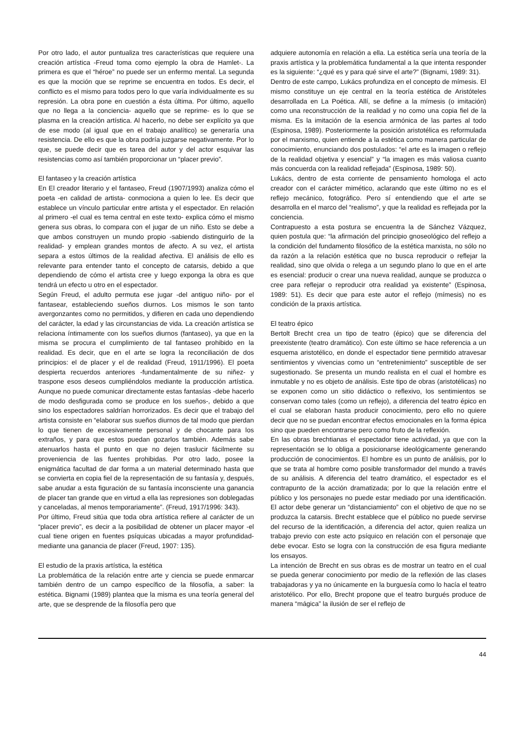Por otro lado, el autor puntualiza tres características que requiere una creación artística -Freud toma como ejemplo la obra de Hamlet-. La primera es que el “héroe” no puede ser un enfermo mental. La segunda es que la moción que se reprime se encuentra en todos. Es decir, el conflicto es el mismo para todos pero lo que varía individualmente es su represión. La obra pone en cuestión a ésta última. Por último, aquello que no llega a la conciencia- aquello que se reprime- es lo que se plasma en la creación artística. Al hacerlo, no debe ser explícito ya que de ese modo (al igual que en el trabajo analítico) se generaría una resistencia. De ello es que la obra podría juzgarse negativamente. Por lo que, se puede decir que es tarea del autor y del actor esquivar las resistencias como así también proporcionar un “placer previo”.
El fantaseo y la creación artística
En El creador literario y el fantaseo, Freud (1907/1993) analiza cómo el poeta -en calidad de artista- conmociona a quien lo lee. Es decir que establece un vínculo particular entre artista y el espectador. En relación al primero -el cual es tema central en este texto- explica cómo el mismo genera sus obras, lo compara con el jugar de un niño. Esto se debe a que ambos construyen un mundo propio -sabiendo distinguirlo de la realidad- y emplean grandes montos de afecto. A su vez, el artista separa a estos últimos de la realidad afectiva. El análisis de ello es relevante para entender tanto el concepto de catarsis, debido a que dependiendo de cómo el artista cree y luego exponga la obra es que tendrá un efecto u otro en el espectador.
Según Freud, el adulto permuta ese jugar -del antiguo niño- por el fantasear, estableciendo sueños diurnos. Los mismos le son tanto avergonzantes como no permitidos, y difieren en cada uno dependiendo del carácter, la edad y las circunstancias de vida. La creación artística se relaciona íntimamente con los sueños diurnos (fantaseo), ya que en la misma se procura el cumplimiento de tal fantaseo prohibido en la realidad. Es decir, que en el arte se logra la reconciliación de dos principios: el de placer y el de realidad (Freud, 1911/1996). El poeta despierta recuerdos anteriores -fundamentalmente de su niñez- y traspone esos deseos cumpliéndolos mediante la producción artística. Aunque no puede comunicar directamente estas fantasías -debe hacerlo de modo desfigurada como se produce en los sueños-, debido a que sino los espectadores saldrían horrorizados. Es decir que el trabajo del artista consiste en “elaborar sus sueños diurnos de tal modo que pierdan lo que tienen de excesivamente personal y de chocante para los extraños, y para que estos puedan gozarlos también. Además sabe atenuarlos hasta el punto en que no dejen traslucir fácilmente su proveniencia de las fuentes prohibidas. Por otro lado, posee la enigmática facultad de dar forma a un material determinado hasta que se convierta en copia fiel de la representación de su fantasía y, después, sabe anudar a esta figuración de su fantasía inconsciente una ganancia de placer tan grande que en virtud a ella las represiones son doblegadas y canceladas, al menos temporariamente”. (Freud, 1917/1996: 343).
Por último, Freud sitúa que toda obra artística refiere al carácter de un “placer previo”, es decir a la posibilidad de obtener un placer mayor -el cual tiene origen en fuentes psíquicas ubicadas a mayor profundidad- mediante una ganancia de placer (Freud, 1907: 135).
El estudio de la praxis artística, la estética
La problemática de la relación entre arte y ciencia se puede enmarcar también dentro de un campo específico de la filosofía, a saber: la estética. Bignami (1989) plantea que la misma es una teoría general del arte, que se desprende de la filosofía pero que
adquiere autonomía en relación a ella. La estética sería una teoría de la praxis artística y la problemática fundamental a la que intenta responder es la siguiente: “¿qué es y para qué sirve el arte?” (Bignami, 1989: 31).
Dentro de este campo, Lukács profundiza en el concepto de mímesis. El mismo constituye un eje central en la teoría estética de Aristóteles desarrollada en La Poética. Allí, se define a la mímesis (o imitación) como una reconstrucción de la realidad y no como una copia fiel de la misma. Es la imitación de la esencia armónica de las partes al todo (Espinosa, 1989). Posteriormente la posición aristotélica es reformulada por el marxismo, quien entiende a la estética como manera particular de conocimiento, enunciando dos postulados: “el arte es la imagen o reflejo de la realidad objetiva y esencial” y “la imagen es más valiosa cuanto más concuerda con la realidad reflejada” (Espinosa, 1989: 50).
Lukács, dentro de esta corriente de pensamiento homologa el acto creador con el carácter mimético, aclarando que este último no es el reflejo mecánico, fotográfico. Pero sí entendiendo que el arte se desarrolla en el marco del “realismo”, y que la realidad es reflejada por la conciencia.
Contrapuesto a esta postura se encuentra la de Sánchez Vázquez, quien postula que: “la afirmación del principio gnoseológico del reflejo a la condición del fundamento filosófico de la estética marxista, no sólo no da razón a la relación estética que no busca reproducir o reflejar la realidad, sino que olvida o relega a un segundo plano lo que en el arte es esencial: producir o crear una nueva realidad, aunque se produzca o cree para reflejar o reproducir otra realidad ya existente” (Espinosa, 1989: 51). Es decir que para este autor el reflejo (mímesis) no es condición de la praxis artística.
El teatro épico
Bertolt Brecht crea un tipo de teatro (épico) que se diferencia del preexistente (teatro dramático). Con este último se hace referencia a un esquema aristotélico, en donde el espectador tiene permitido atravesar sentimientos y vivencias como un “entretenimiento” susceptible de ser sugestionado. Se presenta un mundo realista en el cual el hombre es inmutable y no es objeto de análisis. Este tipo de obras (aristotélicas) no se exponen como un sitio didáctico o reflexivo, los sentimientos se conservan como tales (como un reflejo), a diferencia del teatro épico en el cual se elaboran hasta producir conocimiento, pero ello no quiere decir que no se puedan encontrar efectos emocionales en la forma épica sino que pueden encontrarse pero como fruto de la reflexión.
En las obras brechtianas el espectador tiene actividad, ya que con la representación se lo obliga a posicionarse ideológicamente generando producción de conocimientos. El hombre es un punto de análisis, por lo que se trata al hombre como posible transformador del mundo a través de su análisis. A diferencia del teatro dramático, el espectador es el contrapunto de la acción dramatizada; por lo que la relación entre el público y los personajes no puede estar mediado por una identificación. El actor debe generar un “distanciamiento” con el objetivo de que no se produzca la catarsis. Brecht establece que el público no puede servirse del recurso de la identificación, a diferencia del actor, quien realiza un trabajo previo con este acto psíquico en relación con el personaje que debe evocar. Esto se logra con la construcción de esa figura mediante los ensayos.
La intención de Brecht en sus obras es de mostrar un teatro en el cual se pueda generar conocimiento por medio de la reflexión de las clases trabajadoras y ya no únicamente en la burguesía como lo hacía el teatro aristotélico. Por ello, Brecht propone que el teatro burgués produce de manera “mágica” la ilusión de ser el reflejo de
44